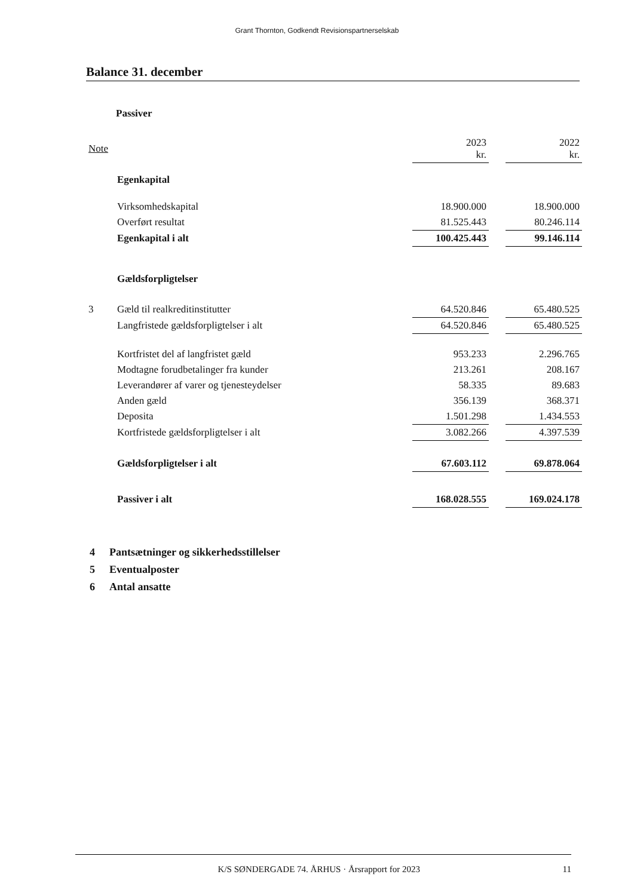Grant Thornton, Godkendt Revisionspartnerselskab
Balance 31. december
Passiver
| Note | | 2023 kr. | | 2022 kr. |
| --- | --- | --- | --- | --- |
| | Egenkapital | | | |
| | Virksomhedskapital | 18.900.000 | | 18.900.000 |
| | Overført resultat | 81.525.443 | | 80.246.114 |
| | Egenkapital i alt | 100.425.443 | | 99.146.114 |
| | Gældsforpligtelser | | | |
| 3 | Gæld til realkreditinstitutter | 64.520.846 | | 65.480.525 |
| | Langfristede gældsforpligtelser i alt | 64.520.846 | | 65.480.525 |
| | Kortfristet del af langfristet gæld | 953.233 | | 2.296.765 |
| | Modtagne forudbetalinger fra kunder | 213.261 | | 208.167 |
| | Leverandører af varer og tjenesteydelser | 58.335 | | 89.683 |
| | Anden gæld | 356.139 | | 368.371 |
| | Deposita | 1.501.298 | | 1.434.553 |
| | Kortfristede gældsforpligtelser i alt | 3.082.266 | | 4.397.539 |
| | Gældsforpligtelser i alt | 67.603.112 | | 69.878.064 |
| | Passiver i alt | 168.028.555 | | 169.024.178 |
4 Pantsætninger og sikkerhedsstillelser
5 Eventualposter
6 Antal ansatte
K/S SØNDERGADE 74. ÅRHUS · Årsrapport for 2023
11